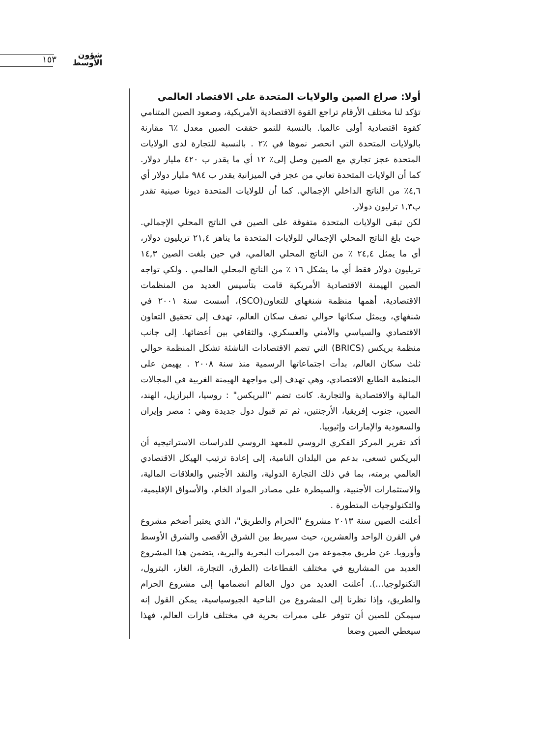١٥٣
شؤون
الأوسط
أولا: صراع الصين والولايات المتحدة على الاقتصاد العالمي
تؤكد لنا مختلف الأرقام تراجع القوة الاقتصادية الأمريكية، وصعود الصين المتنامي كقوة اقتصادية أولى عالميا. بالنسبة للنمو حققت الصين معدل ٪٦ مقارنة بالولايات المتحدة التي انحصر نموها في ٪٢ . بالنسبة للتجارة لدى الولايات المتحدة عجز تجاري مع الصين وصل إلى٪ ١٢ أي ما يقدر ب ٤٢٠ مليار دولار. كما أن الولايات المتحدة تعاني من عجز في الميزانية يقدر ب ٩٨٤ مليار دولار أي ٤,٦٪ من الناتج الداخلي الإجمالي. كما أن للولايات المتحدة ديونا صينية تقدر ب١,٣ ترليون دولار.
لكن تبقى الولايات المتحدة متفوقة على الصين في الناتج المحلي الإجمالي. حيث بلغ الناتج المحلي الإجمالي للولايات المتحدة ما يناهز ٢١,٤ تريليون دولار، أي ما يمثل ٢٤,٤ ٪ من الناتج المحلي العالمي، في حين بلغت الصين ١٤,٣ تريليون دولار فقط أي ما يشكل ١٦ ٪ من الناتج المحلي العالمي . ولكي تواجه الصين الهيمنة الاقتصادية الأمريكية قامت بتأسيس العديد من المنظمات الاقتصادية، أهمها منظمة شنغهاي للتعاون(SCO)، أسست سنة ٢٠٠١ في شنغهاي، ويمثل سكانها حوالي نصف سكان العالم، تهدف إلى تحقيق التعاون الاقتصادي والسياسي والأمني والعسكري، والثقافي بين أعضائها. إلى جانب منظمة بريكس (BRICS) التي تضم الاقتصادات الناشئة تشكل المنظمة حوالي ثلث سكان العالم، بدأت اجتماعاتها الرسمية منذ سنة ٢٠٠٨ . يهيمن على المنظمة الطابع الاقتصادي، وهي تهدف إلى مواجهة الهيمنة الغربية في المجالات المالية والاقتصادية والتجارية. كانت تضم "البريكس" : روسيا، البرازيل، الهند، الصين، جنوب إفريقيا، الأرجنتين، ثم تم قبول دول جديدة وهي : مصر وإيران والسعودية والإمارات وإثيوبيا.
أكد تقرير المركز الفكري الروسي للمعهد الروسي للدراسات الاستراتيجية أن البريكس تسعى، بدعم من البلدان النامية، إلى إعادة ترتيب الهيكل الاقتصادي العالمي برمته، بما في ذلك التجارة الدولية، والنقد الأجنبي والعلاقات المالية، والاستثمارات الأجنبية، والسيطرة على مصادر المواد الخام، والأسواق الإقليمية، والتكنولوجيات المتطورة .
أعلنت الصين سنة ٢٠١٣ مشروع "الحزام والطريق"، الذي يعتبر أضخم مشروع في القرن الواحد والعشرين، حيث سيربط بين الشرق الأقصى والشرق الأوسط وأوروبا. عن طريق مجموعة من الممرات البحرية والبرية، يتضمن هذا المشروع العديد من المشاريع في مختلف القطاعات (الطرق، التجارة، الغاز، البترول، التكنولوجيا...). أعلنت العديد من دول العالم انضمامها إلى مشروع الحزام والطريق، وإذا نظرنا إلى المشروع من الناحية الجيوسياسية، يمكن القول إنه سيمكن للصين أن تتوفر على ممرات بحرية في مختلف قارات العالم، فهذا سيعطي الصين وضعا